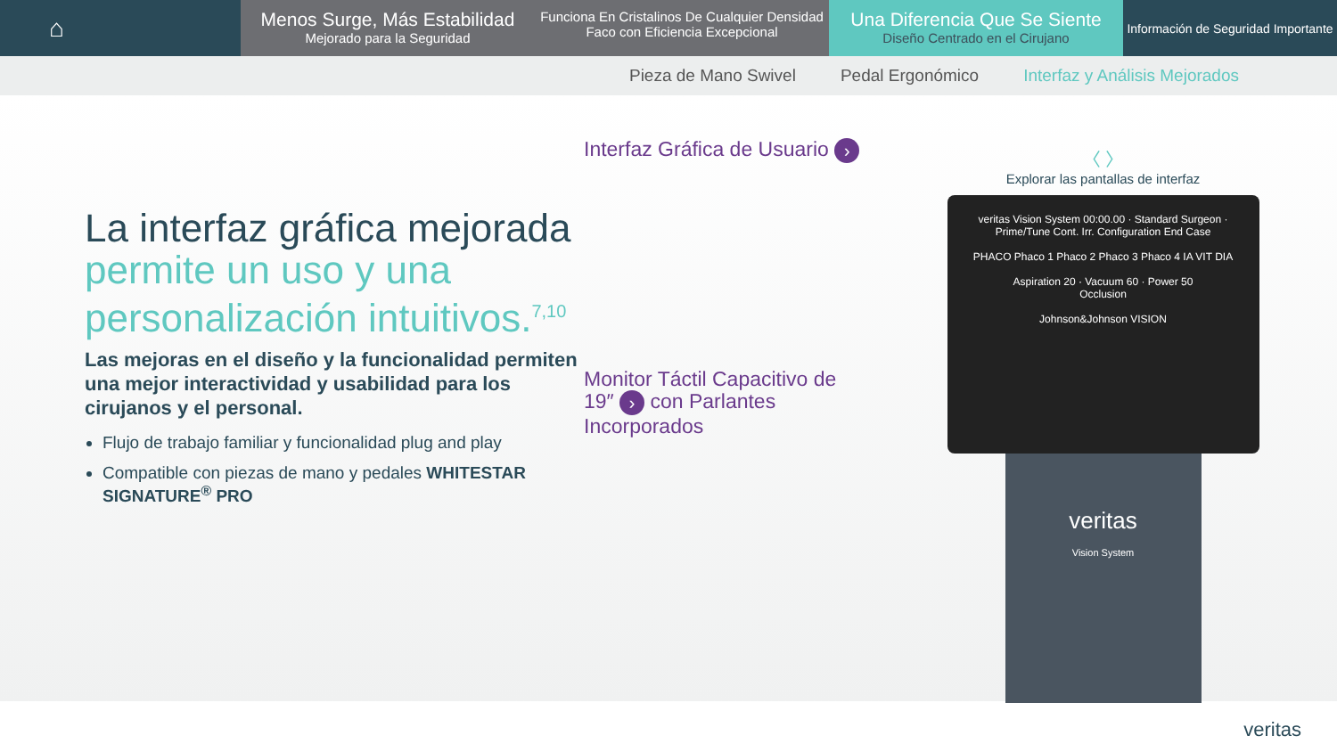⌂
Menos Surge, Más Estabilidad
Mejorado para la Seguridad
Funciona En Cristalinos De Cualquier Densidad
Faco con Eficiencia Excepcional
Una Diferencia Que Se Siente
Diseño Centrado en el Cirujano
Información de Seguridad Importante
Pieza de Mano Swivel Pedal Ergonómico Interfaz y Análisis Mejorados
La interfaz gráfica mejorada permite un uso y una personalización intuitivos.<sup>7,10</sup>
Las mejoras en el diseño y la funcionalidad permiten una mejor interactividad y usabilidad para los cirujanos y el personal.
Flujo de trabajo familiar y funcionalidad plug and play
Compatible con piezas de mano y pedales WHITESTAR SIGNATURE<sup>®</sup> PRO
Interfaz Gráfica de Usuario ›
Monitor Táctil Capacitivo de 19″ › con Parlantes Incorporados
〈 〉
Explorar las pantallas de interfaz
veritas Vision System 00:00.00 · Standard Surgeon · Prime/Tune Cont. Irr. Configuration End Case
PHACO Phaco 1 Phaco 2 Phaco 3 Phaco 4 IA VIT DIA
Aspiration 20 · Vacuum 60 · Power 50
Occlusion
Johnson&Johnson VISION
veritas
Vision System
veritas